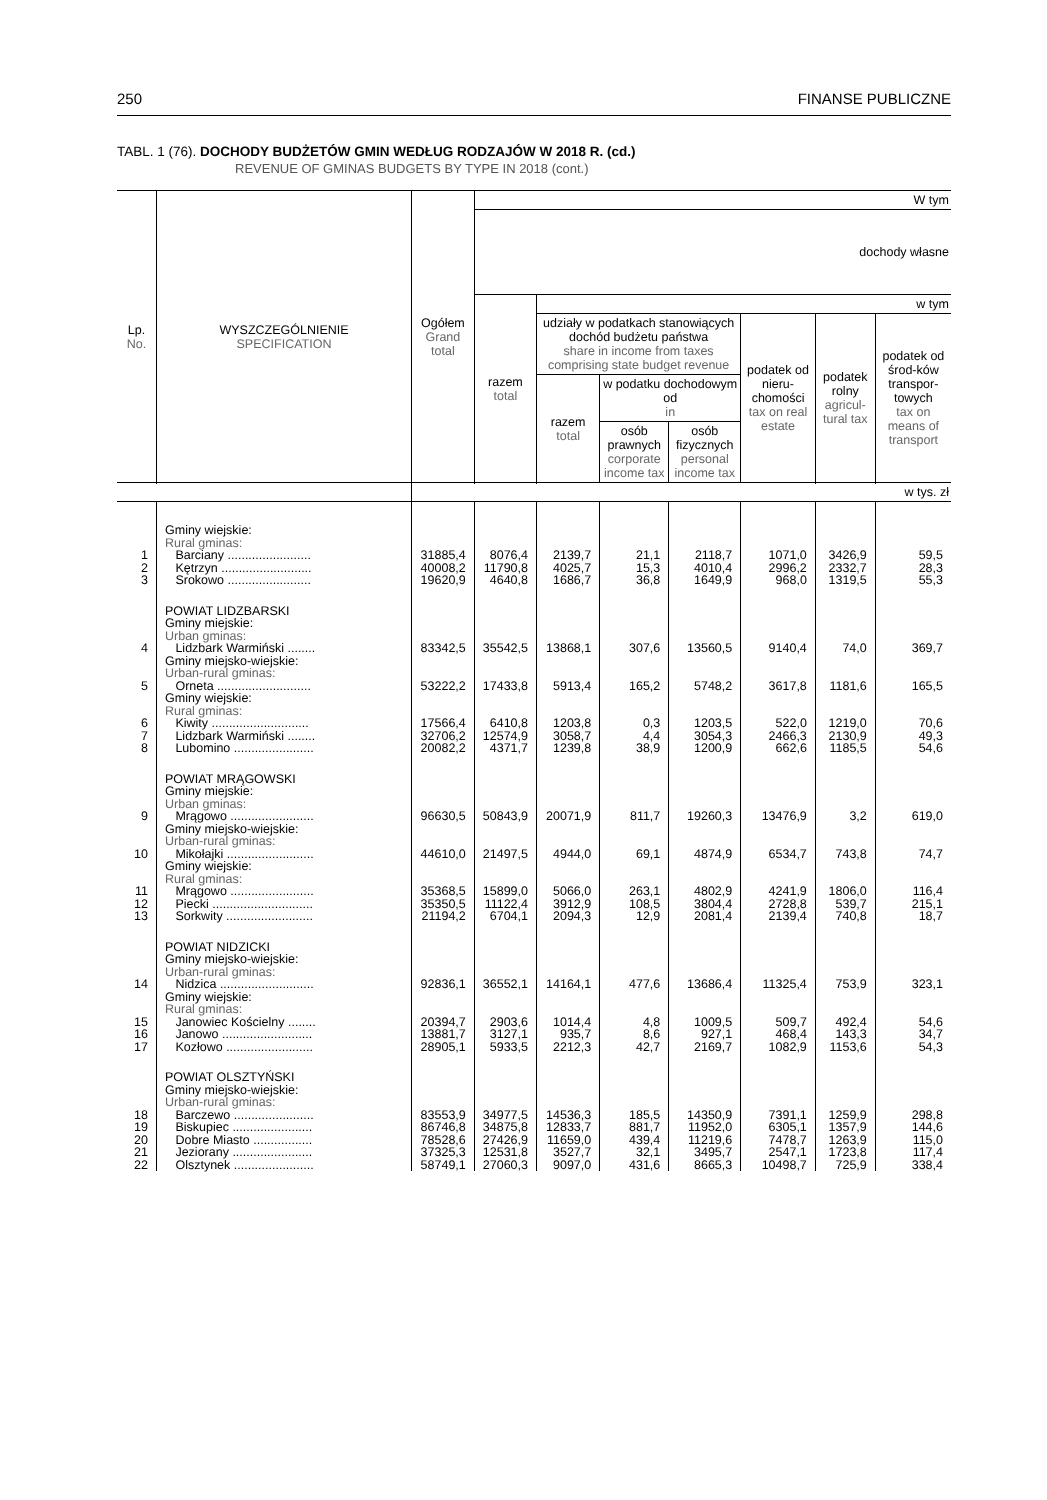250 FINANSE PUBLICZNE
TABL. 1 (76). DOCHODY BUDŻETÓW GMIN WEDŁUG RODZAJÓW W 2018 R. (cd.)
REVENUE OF GMINAS BUDGETS BY TYPE IN 2018 (cont.)
| Lp. No. | WYSZCZEGÓLNIENIE SPECIFICATION | Ogółem Grand total | W tym | | | | | | |
| --- | --- | --- | --- | --- | --- | --- | --- | --- | --- |
| | | | dochody własne | | | | | | |
| | | | razem total | w tym | | | | | |
| | | | | udziały w podatkach stanowiących dochód budżetu państwa share in income from taxes comprising state budget revenue | | | podatek od nieru-chomości tax on real estate | podatek rolny agricul-tural tax | podatek od środ-ków transpor-towych tax on means of transport |
| | | | | razem total | w podatku dochodowym od in | | | | |
| | | | | | osób prawnych corporate income tax | osób fizycznych personal income tax | | | |
| | | w tys. zł | | | | | | | |
| | Gminy wiejskie: Rural gminas: | | | | | | | | |
| 1 | Barciany ........................ | 31885,4 | 8076,4 | 2139,7 | 21,1 | 2118,7 | 1071,0 | 3426,9 | 59,5 |
| 2 | Kętrzyn .......................... | 40008,2 | 11790,8 | 4025,7 | 15,3 | 4010,4 | 2996,2 | 2332,7 | 28,3 |
| 3 | Srokowo ........................ | 19620,9 | 4640,8 | 1686,7 | 36,8 | 1649,9 | 968,0 | 1319,5 | 55,3 |
| | POWIAT LIDZBARSKI Gminy miejskie: Urban gminas: | | | | | | | | |
| 4 | Lidzbark Warmiński ........ | 83342,5 | 35542,5 | 13868,1 | 307,6 | 13560,5 | 9140,4 | 74,0 | 369,7 |
| | Gminy miejsko-wiejskie: Urban-rural gminas: | | | | | | | | |
| 5 | Orneta ........................... | 53222,2 | 17433,8 | 5913,4 | 165,2 | 5748,2 | 3617,8 | 1181,6 | 165,5 |
| | Gminy wiejskie: Rural gminas: | | | | | | | | |
| 6 | Kiwity ............................ | 17566,4 | 6410,8 | 1203,8 | 0,3 | 1203,5 | 522,0 | 1219,0 | 70,6 |
| 7 | Lidzbark Warmiński ........ | 32706,2 | 12574,9 | 3058,7 | 4,4 | 3054,3 | 2466,3 | 2130,9 | 49,3 |
| 8 | Lubomino ....................... | 20082,2 | 4371,7 | 1239,8 | 38,9 | 1200,9 | 662,6 | 1185,5 | 54,6 |
| | POWIAT MRĄGOWSKI Gminy miejskie: Urban gminas: | | | | | | | | |
| 9 | Mrągowo ........................ | 96630,5 | 50843,9 | 20071,9 | 811,7 | 19260,3 | 13476,9 | 3,2 | 619,0 |
| | Gminy miejsko-wiejskie: Urban-rural gminas: | | | | | | | | |
| 10 | Mikołajki ......................... | 44610,0 | 21497,5 | 4944,0 | 69,1 | 4874,9 | 6534,7 | 743,8 | 74,7 |
| | Gminy wiejskie: Rural gminas: | | | | | | | | |
| 11 | Mrągowo ........................ | 35368,5 | 15899,0 | 5066,0 | 263,1 | 4802,9 | 4241,9 | 1806,0 | 116,4 |
| 12 | Piecki ............................. | 35350,5 | 11122,4 | 3912,9 | 108,5 | 3804,4 | 2728,8 | 539,7 | 215,1 |
| 13 | Sorkwity ......................... | 21194,2 | 6704,1 | 2094,3 | 12,9 | 2081,4 | 2139,4 | 740,8 | 18,7 |
| | POWIAT NIDZICKI Gminy miejsko-wiejskie: Urban-rural gminas: | | | | | | | | |
| 14 | Nidzica ........................... | 92836,1 | 36552,1 | 14164,1 | 477,6 | 13686,4 | 11325,4 | 753,9 | 323,1 |
| | Gminy wiejskie: Rural gminas: | | | | | | | | |
| 15 | Janowiec Kościelny ........ | 20394,7 | 2903,6 | 1014,4 | 4,8 | 1009,5 | 509,7 | 492,4 | 54,6 |
| 16 | Janowo .......................... | 13881,7 | 3127,1 | 935,7 | 8,6 | 927,1 | 468,4 | 143,3 | 34,7 |
| 17 | Kozłowo ......................... | 28905,1 | 5933,5 | 2212,3 | 42,7 | 2169,7 | 1082,9 | 1153,6 | 54,3 |
| | POWIAT OLSZTYŃSKI Gminy miejsko-wiejskie: Urban-rural gminas: | | | | | | | | |
| 18 | Barczewo ....................... | 83553,9 | 34977,5 | 14536,3 | 185,5 | 14350,9 | 7391,1 | 1259,9 | 298,8 |
| 19 | Biskupiec ....................... | 86746,8 | 34875,8 | 12833,7 | 881,7 | 11952,0 | 6305,1 | 1357,9 | 144,6 |
| 20 | Dobre Miasto ................. | 78528,6 | 27426,9 | 11659,0 | 439,4 | 11219,6 | 7478,7 | 1263,9 | 115,0 |
| 21 | Jeziorany ....................... | 37325,3 | 12531,8 | 3527,7 | 32,1 | 3495,7 | 2547,1 | 1723,8 | 117,4 |
| 22 | Olsztynek ....................... | 58749,1 | 27060,3 | 9097,0 | 431,6 | 8665,3 | 10498,7 | 725,9 | 338,4 |